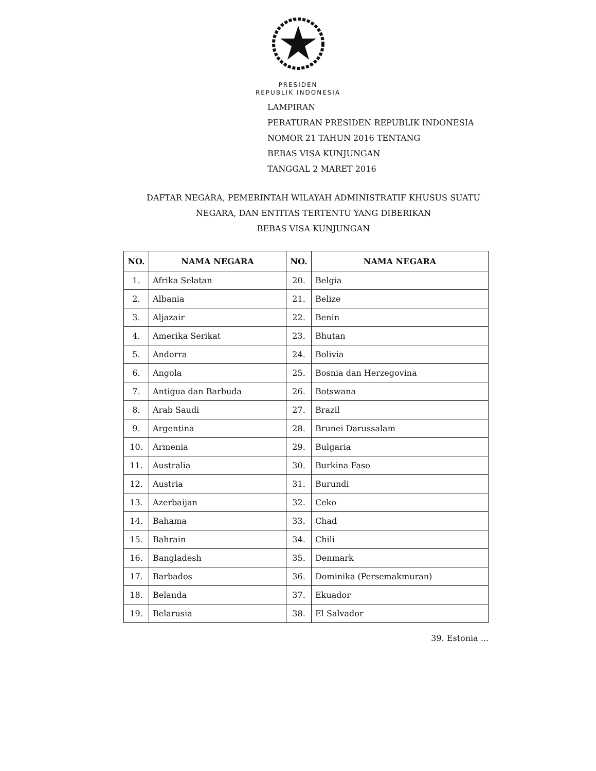PRESIDEN
REPUBLIK INDONESIA
LAMPIRAN
PERATURAN PRESIDEN REPUBLIK INDONESIA
NOMOR 21 TAHUN 2016 TENTANG
BEBAS VISA KUNJUNGAN
TANGGAL 2 MARET 2016
DAFTAR NEGARA, PEMERINTAH WILAYAH ADMINISTRATIF KHUSUS SUATU
NEGARA, DAN ENTITAS TERTENTU YANG DIBERIKAN
BEBAS VISA KUNJUNGAN
| NO. | NAMA NEGARA | NO. | NAMA NEGARA |
| --- | --- | --- | --- |
| 1. | Afrika Selatan | 20. | Belgia |
| 2. | Albania | 21. | Belize |
| 3. | Aljazair | 22. | Benin |
| 4. | Amerika Serikat | 23. | Bhutan |
| 5. | Andorra | 24. | Bolivia |
| 6. | Angola | 25. | Bosnia dan Herzegovina |
| 7. | Antigua dan Barbuda | 26. | Botswana |
| 8. | Arab Saudi | 27. | Brazil |
| 9. | Argentina | 28. | Brunei Darussalam |
| 10. | Armenia | 29. | Bulgaria |
| 11. | Australia | 30. | Burkina Faso |
| 12. | Austria | 31. | Burundi |
| 13. | Azerbaijan | 32. | Ceko |
| 14. | Bahama | 33. | Chad |
| 15. | Bahrain | 34. | Chili |
| 16. | Bangladesh | 35. | Denmark |
| 17. | Barbados | 36. | Dominika (Persemakmuran) |
| 18. | Belanda | 37. | Ekuador |
| 19. | Belarusia | 38. | El Salvador |
39. Estonia ...